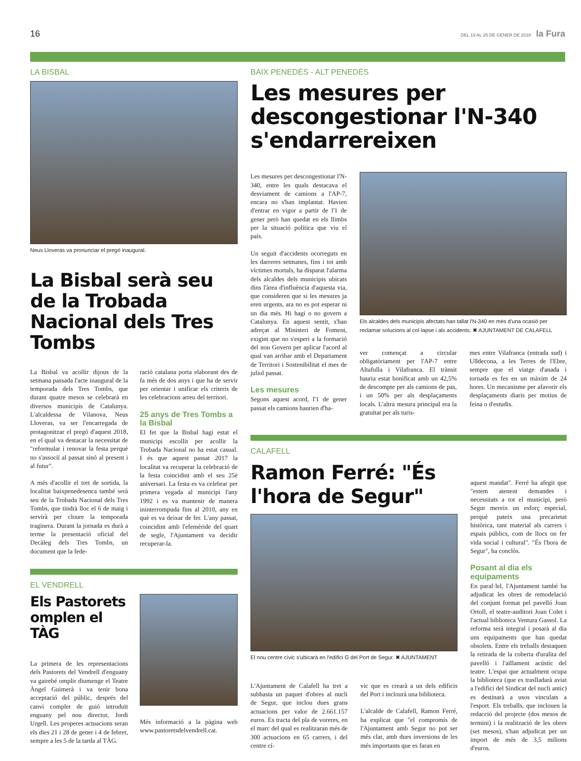16 DEL 19 AL 25 DE GENER DE 2018 la Fura
LA BISBAL
Neus Lloveras va pronunciar el pregó inaugural.
La Bisbal serà seu de la Trobada Nacional dels Tres Tombs
La Bisbal va acollir dijous de la setmana passada l'acte inaugural de la temporada dels Tres Tombs, que durant quatre mesos se celebrarà en diversos municipis de Catalunya. L'alcaldessa de Vilanova, Neus Lloveras, va ser l'encarregada de protagonitzar el pregó d'aquest 2018, en el qual va destacar la necessitat de "reformular i renovar la festa perquè no s'associï al passat sinó al present i al futur".
A més d'acollir el tret de sortida, la localitat baixpenedesenca també serà seu de la Trobada Nacional dels Tres Tombs, que tindrà lloc el 6 de maig i servirà per cloure la temporada traginera. Durant la jornada es durà a terme la presentació oficial del Decàleg dels Tres Tombs, un document que la fede-
ració catalana porta elaborant des de fa més de dos anys i que ha de servir per orientar i unificar els criteris de les celebracions arreu del territori.
25 anys de Tres Tombs a la Bisbal
El fet que la Bisbal hagi estat el municipi escollit per acollir la Trobada Nacional no ha estat casual. I és que aquest passat 2017 la localitat va recuperar la celebració de la festa coincidint amb el seu 25è aniversari. La festa es va celebrar per primera vegada al municipi l'any 1992 i es va mantenir de manera ininterrompuda fins al 2010, any en què es va deixar de fer. L'any passat, coincidint amb l'efemèride del quart de segle, l'Ajuntament va decidir recuperar-la.
EL VENDRELL
Els Pastorets omplen el TÀG
La primera de les representacions dels Pastorets del Vendrell d'enguany va gairebé omplir diumenge el Teatre Àngel Guimerà i va tenir bona acceptació del públic, després del canvi complet de guió introduït enguany pel nou director, Jordi Urgell. Les properes actuacions seran els dies 21 i 28 de gener i 4 de febrer, sempre a les 5 de la tarda al TÀG.
Més informació a la pàgina web www.pastoretsdelvendrell.cat.
BAIX PENEDÈS - ALT PENEDÈS
Les mesures per descongestionar l'N-340 s'endarrereixen
Les mesures per descongestionar l'N-340, entre les quals destacava el desviament de camions a l'AP-7, encara no s'han implantat. Havien d'entrar en vigor a partir de l'1 de gener però han quedat en els llimbs per la situació política que viu el país.
Un seguit d'accidents ocorreguts en les darreres setmanes, fins i tot amb víctimes mortals, ha disparat l'alarma dels alcaldes dels municipis ubicats dins l'àrea d'influència d'aquesta via, que consideren que si les mesures ja eren urgents, ara no es pot esperar ni un dia més. Hi hagi o no govern a Catalunya. En aquest sentit, s'han adreçat al Ministeri de Foment, exigint que no s'esperi a la formació del nou Govern per aplicar l'acord al qual van arribar amb el Departament de Territori i Sostenibilitat el mes de juliol passat.
Les mesures
Segons aquest acord, l'1 de gener passat els camions haurien d'ha-
Els alcaldes dels municipis afectats han tallat l'N-340 en més d'una ocasió per reclamar solucions al col·lapse i als accidents. ✖ AJUNTAMENT DE CALAFELL
ver començat a circular obligatòriament per l'AP-7 entre Altafulla i Vilafranca. El trànsit hauria estat bonificat amb un 42,5% de descompte per als camions de pas, i un 50% per als desplaçaments locals. L'altra mesura principal era la gratuïtat per als turis-
mes entre Vilafranca (entrada sud) i Ulldecona, a les Terres de l'Ebre, sempre que el viatge d'anada i tornada es fes en un màxim de 24 hores. Un mecanisme per afavorir els desplaçaments diaris per motius de feina o d'estudis.
CALAFELL
Ramon Ferré: "És l'hora de Segur"
El nou centre cívic s'ubicarà en l'edifici G del Port de Segur. ✖ AJUNTAMENT
L'Ajuntament de Calafell ha tret a subhasta un paquet d'obres al nucli de Segur, que inclou dues grans actuacions per valor de 2.661.157 euros. Es tracta del pla de voreres, en el marc del qual es realitzaran més de 300 actuacions en 65 carrers, i del centre cí-
vic que es crearà a un dels edificis del Port i inclourà una biblioteca.
L'alcalde de Calafell, Ramon Ferré, ha explicat que "el compromís de l'Ajuntament amb Segur no pot ser més clar, amb dues inversions de les més importants que es faran en
aquest mandat". Ferré ha afegit que "estem atenent demandes i necessitats a tot el municipi, però Segur mereix un esforç especial, perquè pateix una precarietat històrica, tant material als carrers i espais públics, com de llocs on fer vida social i cultural". "És l'hora de Segur", ha conclòs.
Posant al dia els equipaments
En paral·lel, l'Ajuntament també ha adjudicat les obres de remodelació del conjunt format pel pavelló Joan Ortoll, el teatre-auditori Joan Colet i l'actual biblioteca Ventura Gassol. La reforma serà integral i posarà al dia uns equipaments que han quedat obsolets. Entre els treballs destaquen la retirada de la coberta d'uralita del pavelló i l'aïllament acústic del teatre. L'espai que actualment ocupa la biblioteca (que es traslladarà aviat a l'edifici del Sindicat del nucli antic) es destinarà a usos vinculats a l'esport. Els treballs, que inclouen la redacció del projecte (dos mesos de termini) i la realització de les obres (set mesos), s'han adjudicat per un import de més de 3,5 milions d'euros.